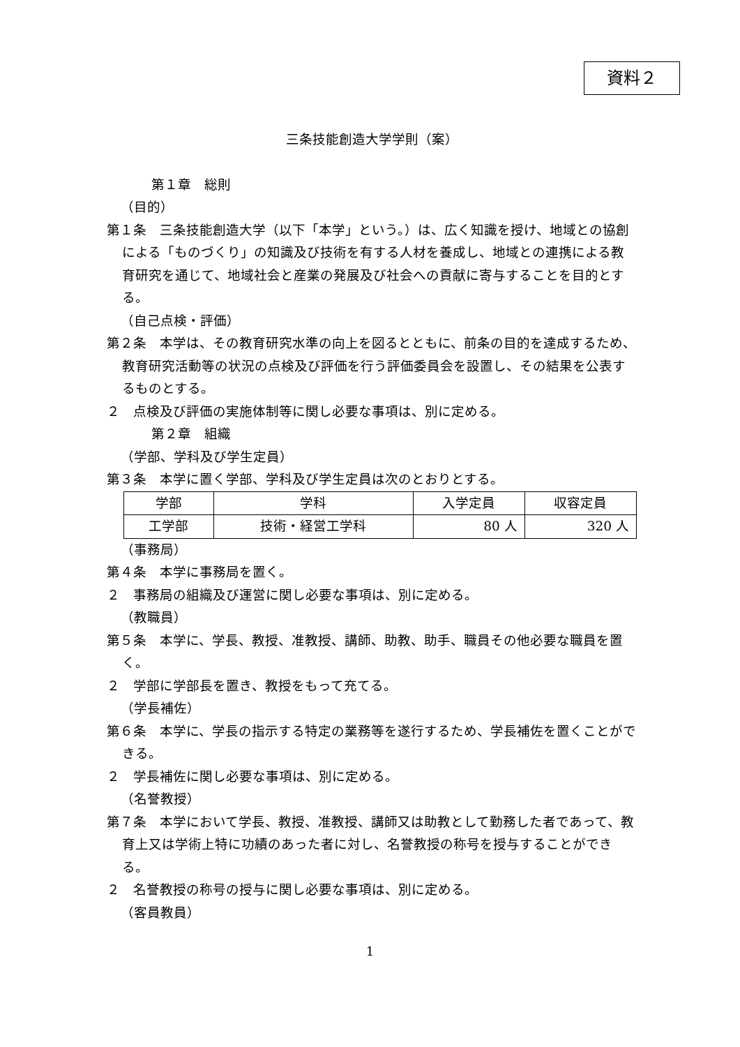資料２
三条技能創造大学学則（案）
第１章　総則
（目的）
第１条　三条技能創造大学（以下「本学」という。）は、広く知識を授け、地域との協創による「ものづくり」の知識及び技術を有する人材を養成し、地域との連携による教育研究を通じて、地域社会と産業の発展及び社会への貢献に寄与することを目的とする。
（自己点検・評価）
第２条　本学は、その教育研究水準の向上を図るとともに、前条の目的を達成するため、教育研究活動等の状況の点検及び評価を行う評価委員会を設置し、その結果を公表するものとする。
２　点検及び評価の実施体制等に関し必要な事項は、別に定める。
第２章　組織
（学部、学科及び学生定員）
第３条　本学に置く学部、学科及び学生定員は次のとおりとする。
| 学部 | 学科 | 入学定員 | 収容定員 |
| --- | --- | --- | --- |
| 工学部 | 技術・経営工学科 | 80 人 | 320 人 |
（事務局）
第４条　本学に事務局を置く。
２　事務局の組織及び運営に関し必要な事項は、別に定める。
（教職員）
第５条　本学に、学長、教授、准教授、講師、助教、助手、職員その他必要な職員を置く。
２　学部に学部長を置き、教授をもって充てる。
（学長補佐）
第６条　本学に、学長の指示する特定の業務等を遂行するため、学長補佐を置くことができる。
２　学長補佐に関し必要な事項は、別に定める。
（名誉教授）
第７条　本学において学長、教授、准教授、講師又は助教として勤務した者であって、教育上又は学術上特に功績のあった者に対し、名誉教授の称号を授与することができる。
２　名誉教授の称号の授与に関し必要な事項は、別に定める。
（客員教員）
1